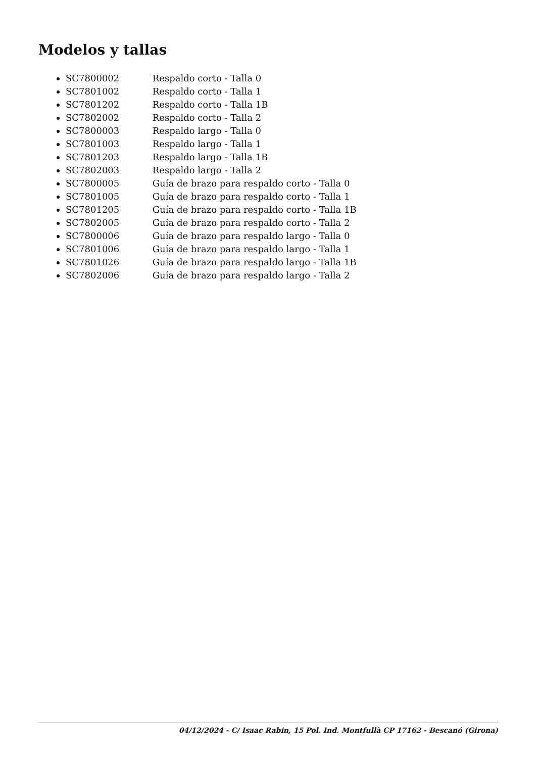Modelos y tallas
SC7800002 Respaldo corto - Talla 0
SC7801002 Respaldo corto - Talla 1
SC7801202 Respaldo corto - Talla 1B
SC7802002 Respaldo corto - Talla 2
SC7800003 Respaldo largo - Talla 0
SC7801003 Respaldo largo - Talla 1
SC7801203 Respaldo largo - Talla 1B
SC7802003 Respaldo largo - Talla 2
SC7800005 Guía de brazo para respaldo corto - Talla 0
SC7801005 Guía de brazo para respaldo corto - Talla 1
SC7801205 Guía de brazo para respaldo corto - Talla 1B
SC7802005 Guía de brazo para respaldo corto - Talla 2
SC7800006 Guía de brazo para respaldo largo - Talla 0
SC7801006 Guía de brazo para respaldo largo - Talla 1
SC7801026 Guía de brazo para respaldo largo - Talla 1B
SC7802006 Guía de brazo para respaldo largo - Talla 2
04/12/2024 - C/ Isaac Rabin, 15 Pol. Ind. Montfullà CP 17162 - Bescanó (Girona)